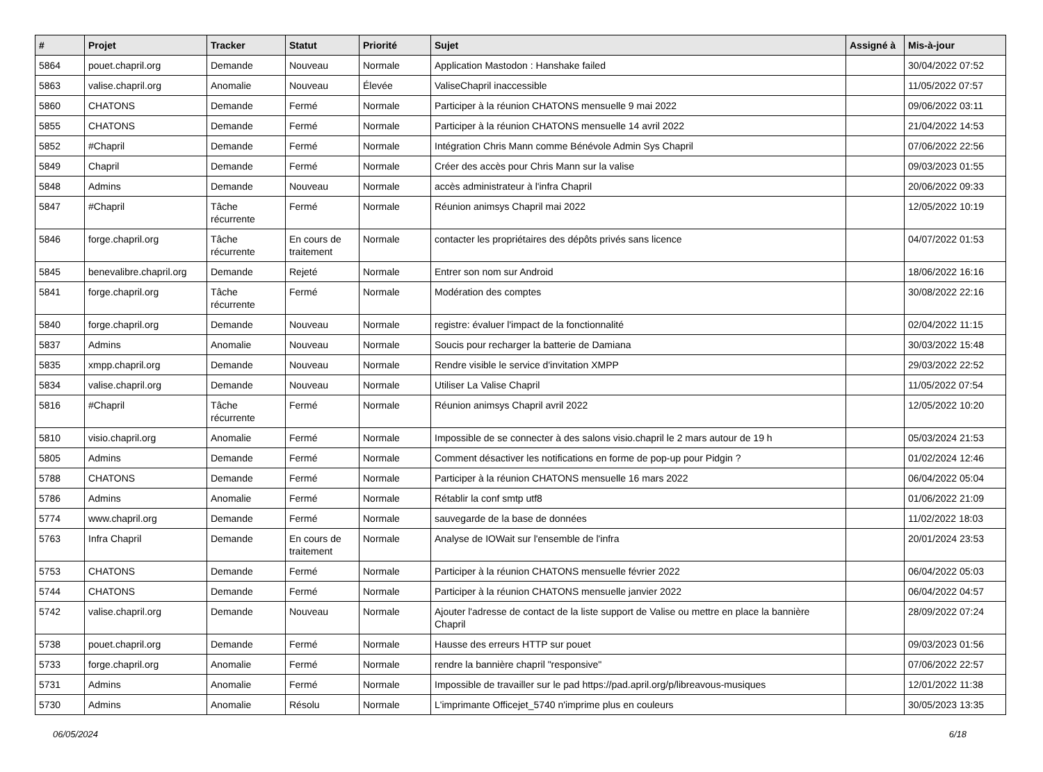| # | Projet | Tracker | Statut | Priorité | Sujet | Assigné à | Mis-à-jour |
| --- | --- | --- | --- | --- | --- | --- | --- |
| 5864 | pouet.chapril.org | Demande | Nouveau | Normale | Application Mastodon : Hanshake failed | | 30/04/2022 07:52 |
| 5863 | valise.chapril.org | Anomalie | Nouveau | Élevée | ValiseChapril inaccessible | | 11/05/2022 07:57 |
| 5860 | CHATONS | Demande | Fermé | Normale | Participer à la réunion CHATONS mensuelle 9 mai 2022 | | 09/06/2022 03:11 |
| 5855 | CHATONS | Demande | Fermé | Normale | Participer à la réunion CHATONS mensuelle 14 avril 2022 | | 21/04/2022 14:53 |
| 5852 | #Chapril | Demande | Fermé | Normale | Intégration Chris Mann comme Bénévole Admin Sys Chapril | | 07/06/2022 22:56 |
| 5849 | Chapril | Demande | Fermé | Normale | Créer des accès pour Chris Mann sur la valise | | 09/03/2023 01:55 |
| 5848 | Admins | Demande | Nouveau | Normale | accès administrateur à l'infra Chapril | | 20/06/2022 09:33 |
| 5847 | #Chapril | Tâche récurrente | Fermé | Normale | Réunion animsys Chapril mai 2022 | | 12/05/2022 10:19 |
| 5846 | forge.chapril.org | Tâche récurrente | En cours de traitement | Normale | contacter les propriétaires des dépôts privés sans licence | | 04/07/2022 01:53 |
| 5845 | benevalibre.chapril.org | Demande | Rejeté | Normale | Entrer son nom sur Android | | 18/06/2022 16:16 |
| 5841 | forge.chapril.org | Tâche récurrente | Fermé | Normale | Modération des comptes | | 30/08/2022 22:16 |
| 5840 | forge.chapril.org | Demande | Nouveau | Normale | registre: évaluer l'impact de la fonctionnalité | | 02/04/2022 11:15 |
| 5837 | Admins | Anomalie | Nouveau | Normale | Soucis pour recharger la batterie de Damiana | | 30/03/2022 15:48 |
| 5835 | xmpp.chapril.org | Demande | Nouveau | Normale | Rendre visible le service d'invitation XMPP | | 29/03/2022 22:52 |
| 5834 | valise.chapril.org | Demande | Nouveau | Normale | Utiliser La Valise Chapril | | 11/05/2022 07:54 |
| 5816 | #Chapril | Tâche récurrente | Fermé | Normale | Réunion animsys Chapril avril 2022 | | 12/05/2022 10:20 |
| 5810 | visio.chapril.org | Anomalie | Fermé | Normale | Impossible de se connecter à des salons visio.chapril le 2 mars autour de 19 h | | 05/03/2024 21:53 |
| 5805 | Admins | Demande | Fermé | Normale | Comment désactiver les notifications en forme de pop-up pour Pidgin ? | | 01/02/2024 12:46 |
| 5788 | CHATONS | Demande | Fermé | Normale | Participer à la réunion CHATONS mensuelle 16 mars 2022 | | 06/04/2022 05:04 |
| 5786 | Admins | Anomalie | Fermé | Normale | Rétablir la conf smtp utf8 | | 01/06/2022 21:09 |
| 5774 | www.chapril.org | Demande | Fermé | Normale | sauvegarde de la base de données | | 11/02/2022 18:03 |
| 5763 | Infra Chapril | Demande | En cours de traitement | Normale | Analyse de IOWait sur l'ensemble de l'infra | | 20/01/2024 23:53 |
| 5753 | CHATONS | Demande | Fermé | Normale | Participer à la réunion CHATONS mensuelle février 2022 | | 06/04/2022 05:03 |
| 5744 | CHATONS | Demande | Fermé | Normale | Participer à la réunion CHATONS mensuelle janvier 2022 | | 06/04/2022 04:57 |
| 5742 | valise.chapril.org | Demande | Nouveau | Normale | Ajouter l'adresse de contact de la liste support de Valise ou mettre en place la bannière Chapril | | 28/09/2022 07:24 |
| 5738 | pouet.chapril.org | Demande | Fermé | Normale | Hausse des erreurs HTTP sur pouet | | 09/03/2023 01:56 |
| 5733 | forge.chapril.org | Anomalie | Fermé | Normale | rendre la bannière chapril "responsive" | | 07/06/2022 22:57 |
| 5731 | Admins | Anomalie | Fermé | Normale | Impossible de travailler sur le pad https://pad.april.org/p/libreavous-musiques | | 12/01/2022 11:38 |
| 5730 | Admins | Anomalie | Résolu | Normale | L'imprimante Officejet_5740 n'imprime plus en couleurs | | 30/05/2023 13:35 |
06/05/2024 6/18